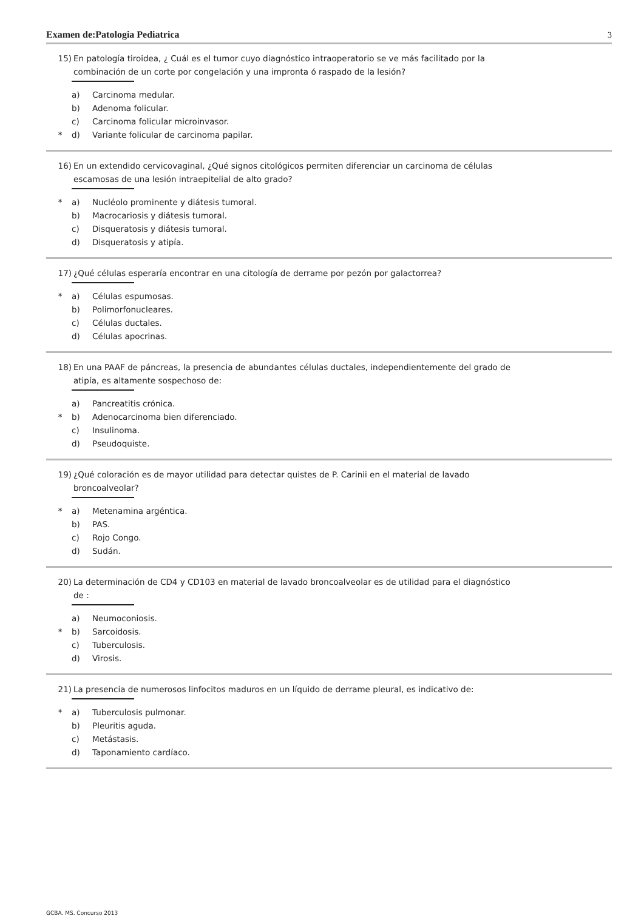Examen de:Patologia Pediatrica 3
15) En patología tiroidea, ¿ Cuál es el tumor cuyo diagnóstico intraoperatorio se ve más facilitado por la combinación de un corte por congelación y una impronta ó raspado de la lesión?
a) Carcinoma medular.
b) Adenoma folicular.
c) Carcinoma folicular microinvasor.
* d) Variante folicular de carcinoma papilar.
16) En un extendido cervicovaginal, ¿Qué signos citológicos permiten diferenciar un carcinoma de células escamosas de una lesión intraepitelial de alto grado?
* a) Nucléolo prominente y diátesis tumoral.
b) Macrocariosis y diátesis tumoral.
c) Disqueratosis y diátesis tumoral.
d) Disqueratosis y atipía.
17) ¿Qué células esperaría encontrar en una citología de derrame por pezón por galactorrea?
* a) Células espumosas.
b) Polimorfonucleares.
c) Células ductales.
d) Células apocrinas.
18) En una PAAF de páncreas, la presencia de abundantes células ductales, independientemente del grado de atipía, es altamente sospechoso de:
a) Pancreatitis crónica.
* b) Adenocarcinoma bien diferenciado.
c) Insulinoma.
d) Pseudoquiste.
19) ¿Qué coloración es de mayor utilidad para detectar quistes de P. Carinii en el material de lavado broncoalveolar?
* a) Metenamina argéntica.
b) PAS.
c) Rojo Congo.
d) Sudán.
20) La determinación de CD4 y CD103 en material de lavado broncoalveolar es de utilidad para el diagnóstico de :
a) Neumoconiosis.
* b) Sarcoidosis.
c) Tuberculosis.
d) Virosis.
21) La presencia de numerosos linfocitos maduros en un líquido de derrame pleural, es indicativo de:
* a) Tuberculosis pulmonar.
b) Pleuritis aguda.
c) Metástasis.
d) Taponamiento cardíaco.
GCBA. MS. Concurso 2013